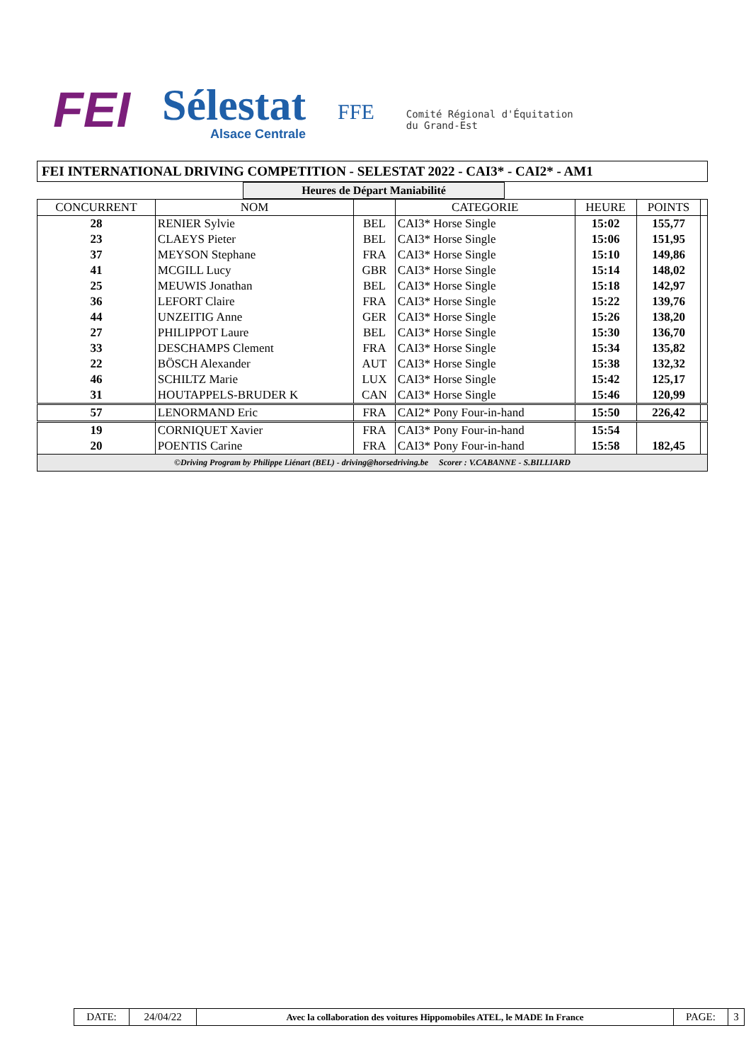FEI
Sélestat
Alsace Centrale
FFE
Comité Régional d'Équitation
du Grand-Est
FEI INTERNATIONAL DRIVING COMPETITION - SELESTAT 2022 - CAI3* - CAI2* - AM1
Heures de Départ Maniabilité
| CONCURRENT | NOM | | CATEGORIE | HEURE | POINTS | |
| --- | --- | --- | --- | --- | --- | --- |
| 28 | RENIER Sylvie | BEL | CAI3* Horse Single | 15:02 | 155,77 | |
| 23 | CLAEYS Pieter | BEL | CAI3* Horse Single | 15:06 | 151,95 | |
| 37 | MEYSON Stephane | FRA | CAI3* Horse Single | 15:10 | 149,86 | |
| 41 | MCGILL Lucy | GBR | CAI3* Horse Single | 15:14 | 148,02 | |
| 25 | MEUWIS Jonathan | BEL | CAI3* Horse Single | 15:18 | 142,97 | |
| 36 | LEFORT Claire | FRA | CAI3* Horse Single | 15:22 | 139,76 | |
| 44 | UNZEITIG Anne | GER | CAI3* Horse Single | 15:26 | 138,20 | |
| 27 | PHILIPPOT Laure | BEL | CAI3* Horse Single | 15:30 | 136,70 | |
| 33 | DESCHAMPS Clement | FRA | CAI3* Horse Single | 15:34 | 135,82 | |
| 22 | BÖSCH Alexander | AUT | CAI3* Horse Single | 15:38 | 132,32 | |
| 46 | SCHILTZ Marie | LUX | CAI3* Horse Single | 15:42 | 125,17 | |
| 31 | HOUTAPPELS-BRUDER K | CAN | CAI3* Horse Single | 15:46 | 120,99 | |
| 57 | LENORMAND Eric | FRA | CAI2* Pony Four-in-hand | 15:50 | 226,42 | |
| 19 | CORNIQUET Xavier | FRA | CAI3* Pony Four-in-hand | 15:54 | | |
| 20 | POENTIS Carine | FRA | CAI3* Pony Four-in-hand | 15:58 | 182,45 | |
©Driving Program by Philippe Liénart (BEL) - driving@horsedriving.be Scorer : V.CABANNE - S.BILLIARD
| DATE: | 24/04/22 | Avec la collaboration des voitures Hippomobiles ATEL, le MADE In France | PAGE: | 3 |